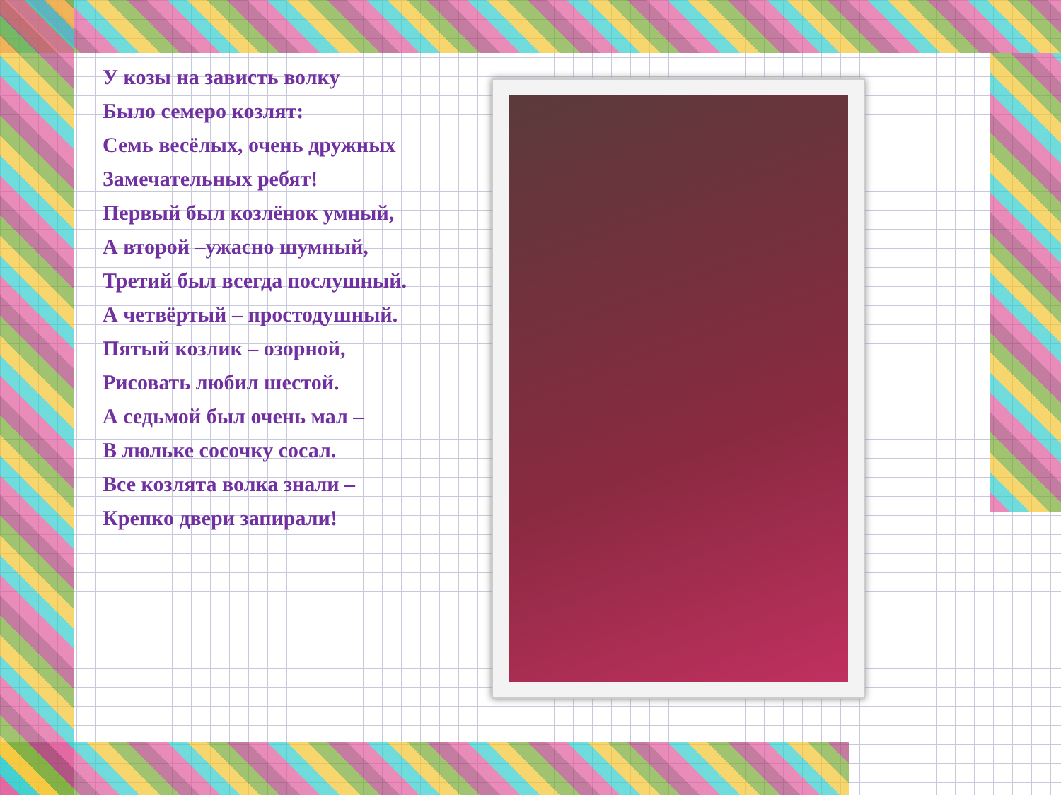У козы на зависть волку
Было семеро козлят:
Семь весёлых, очень дружных
Замечательных ребят!
Первый был козлёнок умный,
А второй –ужасно шумный,
Третий был всегда послушный.
А четвёртый – простодушный.
Пятый козлик – озорной,
Рисовать любил шестой.
А седьмой был очень мал –
В люльке сосочку сосал.
Все козлята волка знали –
Крепко двери запирали!